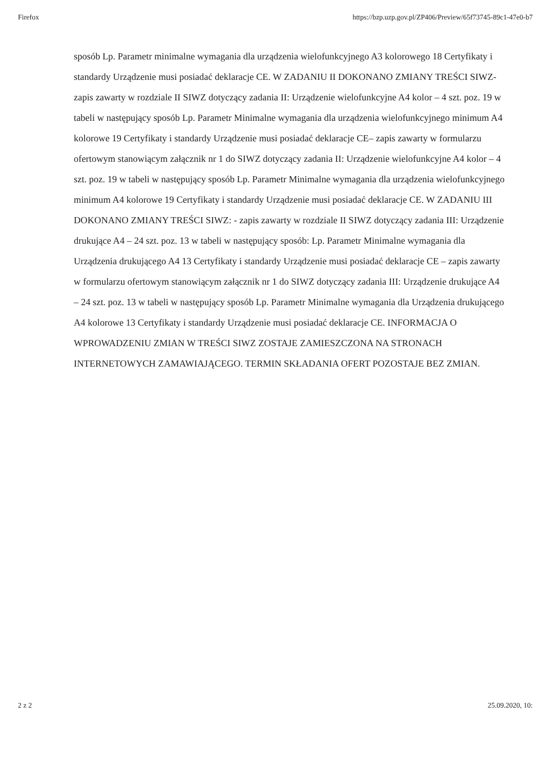Firefox https://bzp.uzp.gov.pl/ZP406/Preview/65f73745-89c1-47e0-b7
sposób Lp. Parametr minimalne wymagania dla urządzenia wielofunkcyjnego A3 kolorowego 18 Certyfikaty i standardy Urządzenie musi posiadać deklaracje CE. W ZADANIU II DOKONANO ZMIANY TREŚCI SIWZ- zapis zawarty w rozdziale II SIWZ dotyczący zadania II: Urządzenie wielofunkcyjne A4 kolor – 4 szt. poz. 19 w tabeli w następujący sposób Lp. Parametr Minimalne wymagania dla urządzenia wielofunkcyjnego minimum A4 kolorowe 19 Certyfikaty i standardy Urządzenie musi posiadać deklaracje CE– zapis zawarty w formularzu ofertowym stanowiącym załącznik nr 1 do SIWZ dotyczący zadania II: Urządzenie wielofunkcyjne A4 kolor – 4 szt. poz. 19 w tabeli w następujący sposób Lp. Parametr Minimalne wymagania dla urządzenia wielofunkcyjnego minimum A4 kolorowe 19 Certyfikaty i standardy Urządzenie musi posiadać deklaracje CE. W ZADANIU III DOKONANO ZMIANY TREŚCI SIWZ: - zapis zawarty w rozdziale II SIWZ dotyczący zadania III: Urządzenie drukujące A4 – 24 szt. poz. 13 w tabeli w następujący sposób: Lp. Parametr Minimalne wymagania dla Urządzenia drukującego A4 13 Certyfikaty i standardy Urządzenie musi posiadać deklaracje CE – zapis zawarty w formularzu ofertowym stanowiącym załącznik nr 1 do SIWZ dotyczący zadania III: Urządzenie drukujące A4 – 24 szt. poz. 13 w tabeli w następujący sposób Lp. Parametr Minimalne wymagania dla Urządzenia drukującego A4 kolorowe 13 Certyfikaty i standardy Urządzenie musi posiadać deklaracje CE. INFORMACJA O WPROWADZENIU ZMIAN W TREŚCI SIWZ ZOSTAJE ZAMIESZCZONA NA STRONACH INTERNETOWYCH ZAMAWIAJĄCEGO. TERMIN SKŁADANIA OFERT POZOSTAJE BEZ ZMIAN.
2 z 2 25.09.2020, 10: